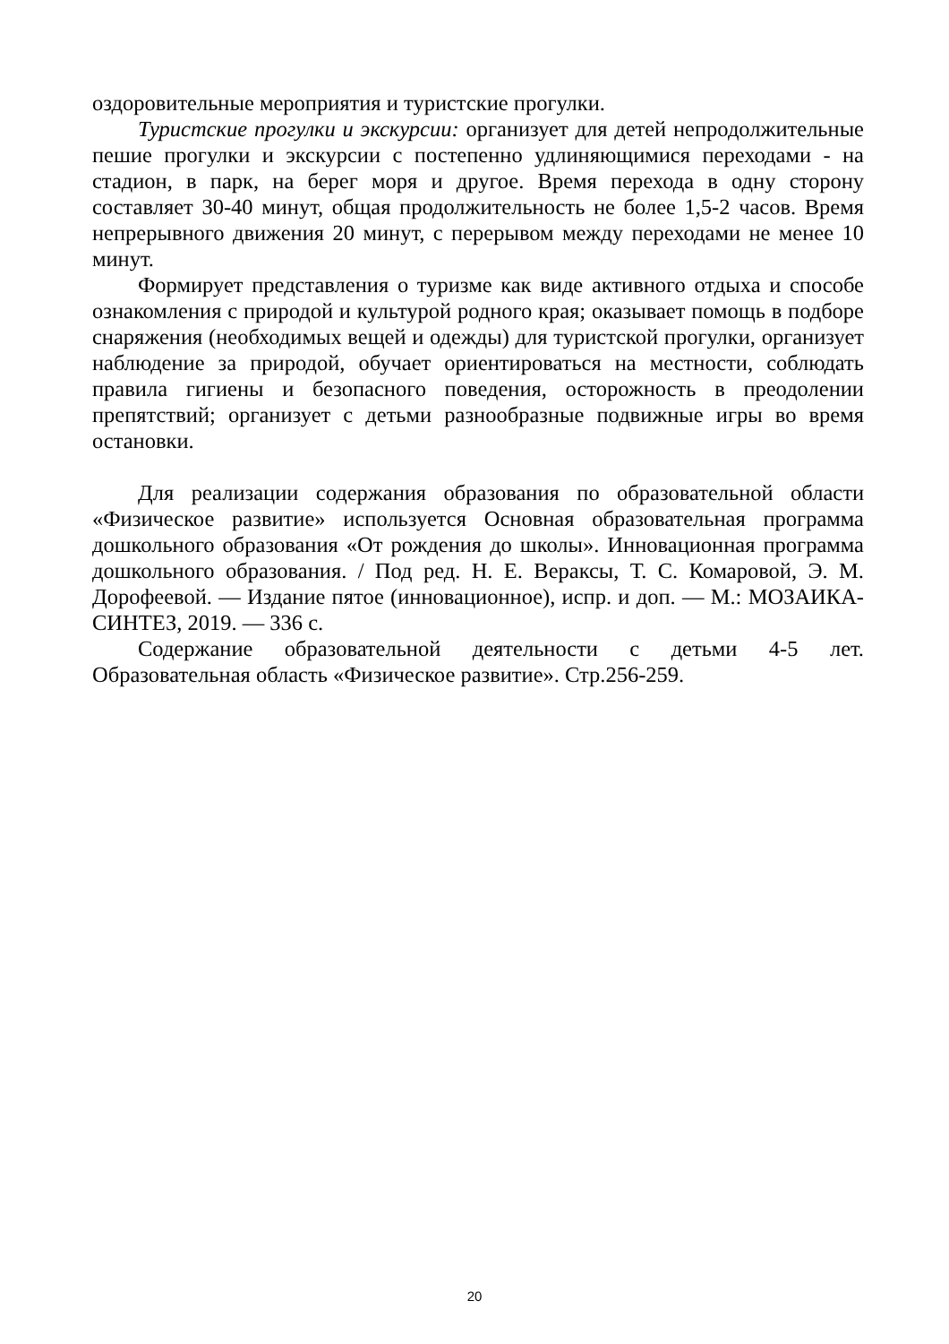оздоровительные мероприятия и туристские прогулки.
Туристские прогулки и экскурсии: организует для детей непродолжительные пешие прогулки и экскурсии с постепенно удлиняющимися переходами - на стадион, в парк, на берег моря и другое. Время перехода в одну сторону составляет 30-40 минут, общая продолжительность не более 1,5-2 часов. Время непрерывного движения 20 минут, с перерывом между переходами не менее 10 минут.
Формирует представления о туризме как виде активного отдыха и способе ознакомления с природой и культурой родного края; оказывает помощь в подборе снаряжения (необходимых вещей и одежды) для туристской прогулки, организует наблюдение за природой, обучает ориентироваться на местности, соблюдать правила гигиены и безопасного поведения, осторожность в преодолении препятствий; организует с детьми разнообразные подвижные игры во время остановки.
Для реализации содержания образования по образовательной области «Физическое развитие» используется Основная образовательная программа дошкольного образования «От рождения до школы». Инновационная программа дошкольного образования. / Под ред. Н. Е. Вераксы, Т. С. Комаровой, Э. М. Дорофеевой. — Издание пятое (инновационное), испр. и доп. — М.: МОЗАИКА-СИНТЕЗ, 2019. — 336 с.
Содержание образовательной деятельности с детьми 4-5 лет. Образовательная область «Физическое развитие». Стр.256-259.
20